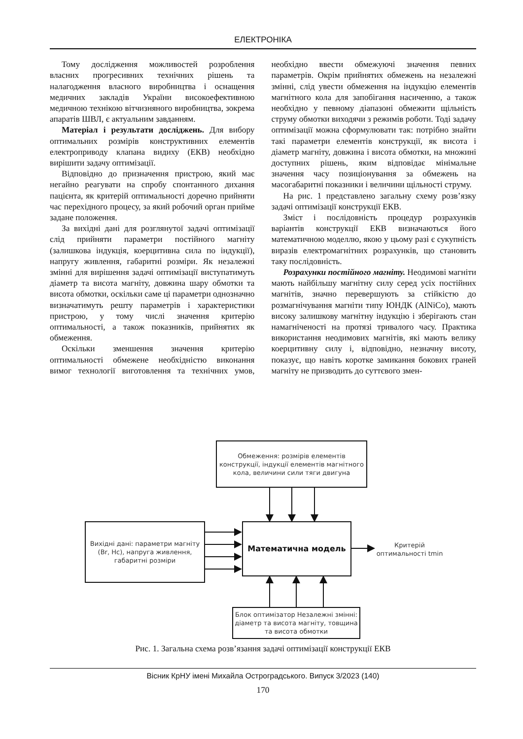ЕЛЕКТРОНІКА
Тому дослідження можливостей розроблення власних прогресивних технічних рішень та налагодження власного виробництва і оснащення медичних закладів України високоефективною медичною технікою вітчизняного виробництва, зокрема апаратів ШВЛ, є актуальним завданням.
Матеріал і результати досліджень. Для вибору оптимальних розмірів конструктивних елементів електроприводу клапана видиху (ЕКВ) необхідно вирішити задачу оптимізації.
Відповідно до призначення пристрою, який має негайно реагувати на спробу спонтанного дихання пацієнта, як критерій оптимальності доречно прийняти час перехідного процесу, за який робочий орган прийме задане положення.
За вихідні дані для розглянутої задачі оптимізації слід прийняти параметри постійного магніту (залишкова індукція, коерцитивна сила по індукції), напругу живлення, габаритні розміри. Як незалежні змінні для вирішення задачі оптимізації виступатимуть діаметр та висота магніту, довжина шару обмотки та висота обмотки, оскільки саме ці параметри однозначно визначатимуть решту параметрів і характеристики пристрою, у тому числі значення критерію оптимальності, а також показників, прийнятих як обмеження.
Оскільки зменшення значення критерію оптимальності обмежене необхідністю виконання вимог технології виготовлення та технічних умов, необхідно ввести обмежуючі значення певних параметрів. Окрім прийнятих обмежень на незалежні змінні, слід увести обмеження на індукцію елементів магнітного кола для запобігання насиченню, а також необхідно у певному діапазоні обмежити щільність струму обмотки виходячи з режимів роботи. Тоді задачу оптимізації можна сформулювати так: потрібно знайти такі параметри елементів конструкції, як висота і діаметр магніту, довжина і висота обмотки, на множині доступних рішень, яким відповідає мінімальне значення часу позиціонування за обмежень на масогабаритні показники і величини щільності струму.
На рис. 1 представлено загальну схему розв’язку задачі оптимізації конструкції ЕКВ.
Зміст і послідовність процедур розрахунків варіантів конструкції ЕКВ визначаються його математичною моделлю, якою у цьому разі є сукупність виразів електромагнітних розрахунків, що становить таку послідовність.
Розрахунки постійного магніту. Неодимові магніти мають найбільшу магнітну силу серед усіх постійних магнітів, значно перевершують за стійкістю до розмагнічування магніти типу ЮНДК (AlNiCo), мають високу залишкову магнітну індукцію і зберігають стан намагніченості на протязі тривалого часу. Практика використання неодимових магнітів, які мають велику коерцитивну силу і, відповідно, незначну висоту, показує, що навіть коротке замикання бокових граней магніту не призводить до суттєвого змен-
Обмеження: розмірів елементів конструкції, індукції елементів магнітного кола, величини сили тяги двигуна
Вихідні дані: параметри магніту (Br, Hc), напруга живлення, габаритні розміри
Математична модель
Критерій оптимальності tmin
Блок оптимізатор Незалежні змінні: діаметр та висота магніту, товщина та висота обмотки
Рис. 1. Загальна схема розв’язання задачі оптимізації конструкції ЕКВ
Вісник КрНУ імені Михайла Остроградського. Випуск 3/2023 (140)
170